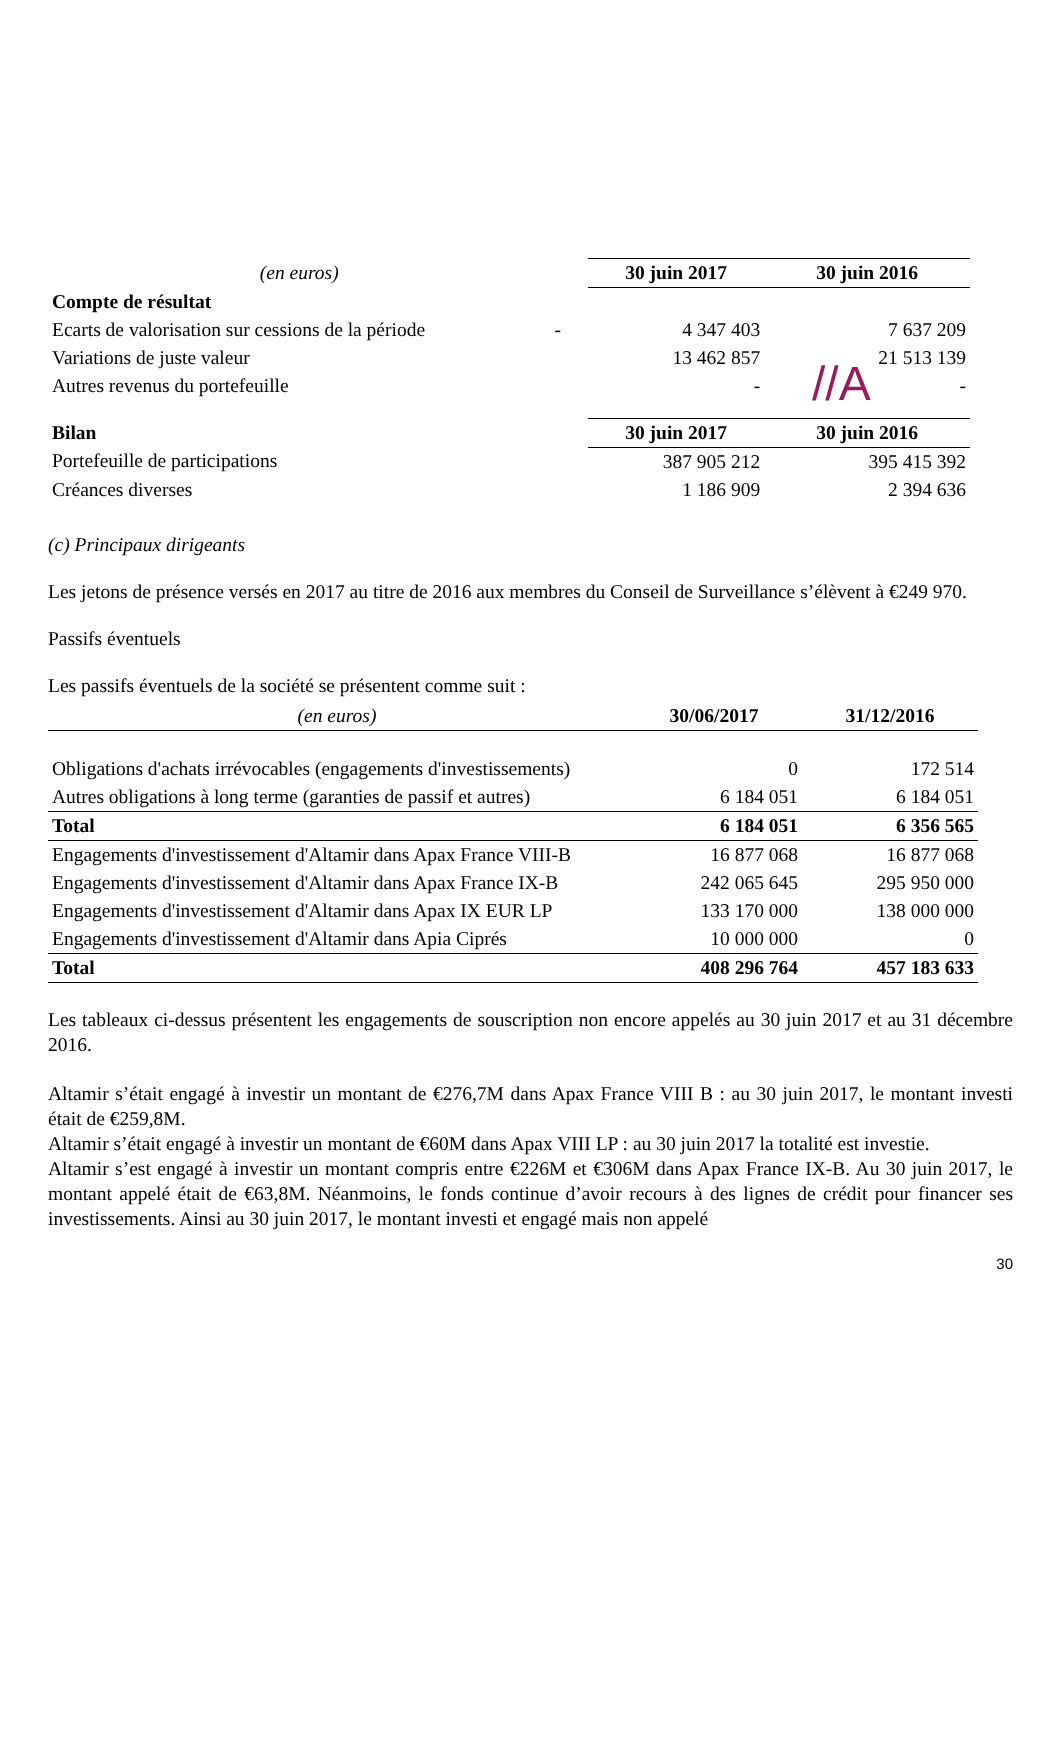//A
| (en euros) | | 30 juin 2017 | 30 juin 2016 |
| Compte de résultat | | | |
| Ecarts de valorisation sur cessions de la période | - | 4 347 403 | 7 637 209 |
| Variations de juste valeur | | 13 462 857 | 21 513 139 |
| Autres revenus du portefeuille | | - | - |
| Bilan | | 30 juin 2017 | 30 juin 2016 |
| Portefeuille de participations | | 387 905 212 | 395 415 392 |
| Créances diverses | | 1 186 909 | 2 394 636 |
(c) Principaux dirigeants
Les jetons de présence versés en 2017 au titre de 2016 aux membres du Conseil de Surveillance s’élèvent à €249 970.
Passifs éventuels
Les passifs éventuels de la société se présentent comme suit :
| (en euros) | 30/06/2017 | 31/12/2016 |
| Obligations d'achats irrévocables (engagements d'investissements) | 0 | 172 514 |
| Autres obligations à long terme (garanties de passif et autres) | 6 184 051 | 6 184 051 |
| Total | 6 184 051 | 6 356 565 |
| Engagements d'investissement d'Altamir dans Apax France VIII-B | 16 877 068 | 16 877 068 |
| Engagements d'investissement d'Altamir dans Apax France IX-B | 242 065 645 | 295 950 000 |
| Engagements d'investissement d'Altamir dans Apax IX EUR LP | 133 170 000 | 138 000 000 |
| Engagements d'investissement d'Altamir dans Apia Ciprés | 10 000 000 | 0 |
| Total | 408 296 764 | 457 183 633 |
Les tableaux ci-dessus présentent les engagements de souscription non encore appelés au 30 juin 2017 et au 31 décembre 2016.
Altamir s’était engagé à investir un montant de €276,7M dans Apax France VIII B : au 30 juin 2017, le montant investi était de €259,8M.
Altamir s’était engagé à investir un montant de €60M dans Apax VIII LP : au 30 juin 2017 la totalité est investie.
Altamir s’est engagé à investir un montant compris entre €226M et €306M dans Apax France IX-B. Au 30 juin 2017, le montant appelé était de €63,8M. Néanmoins, le fonds continue d’avoir recours à des lignes de crédit pour financer ses investissements. Ainsi au 30 juin 2017, le montant investi et engagé mais non appelé
30